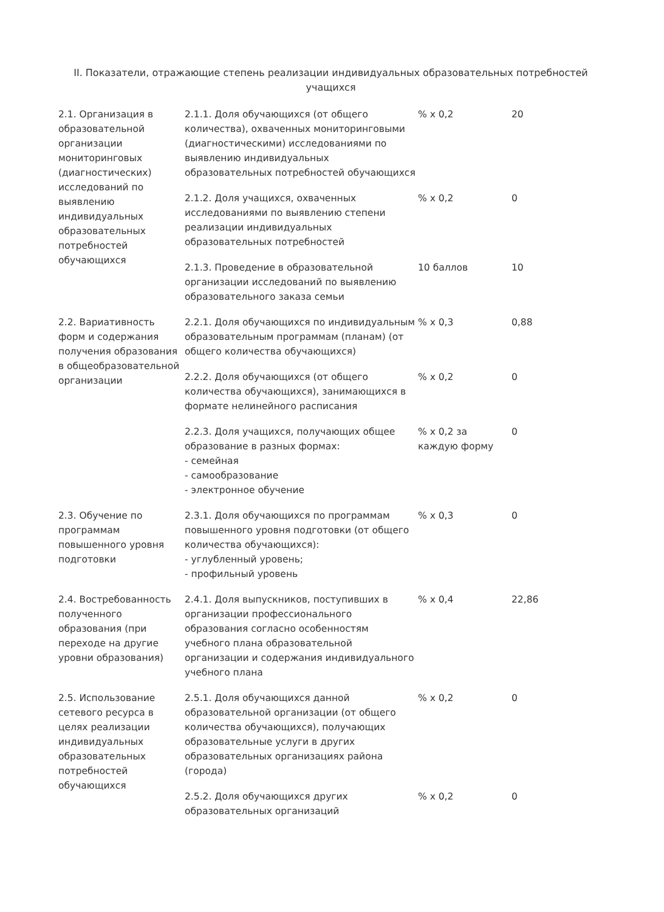II. Показатели, отражающие степень реализации индивидуальных образовательных потребностей учащихся
| 2.1. Организация в образовательной организации мониторинговых (диагностических) исследований по выявлению индивидуальных образовательных потребностей обучающихся | 2.1.1. Доля обучающихся (от общего количества), охваченных мониторинговыми (диагностическими) исследованиями по выявлению индивидуальных образовательных потребностей обучающихся | % х 0,2 | 20 |
| | 2.1.2. Доля учащихся, охваченных исследованиями по выявлению степени реализации индивидуальных образовательных потребностей | % х 0,2 | 0 |
| | 2.1.3. Проведение в образовательной организации исследований по выявлению образовательного заказа семьи | 10 баллов | 10 |
| 2.2. Вариативность форм и содержания получения образования в общеобразовательной организации | 2.2.1. Доля обучающихся по индивидуальным образовательным программам (планам) (от общего количества обучающихся) | % х 0,3 | 0,88 |
| | 2.2.2. Доля обучающихся (от общего количества обучающихся), занимающихся в формате нелинейного расписания | % х 0,2 | 0 |
| | 2.2.3. Доля учащихся, получающих общее образование в разных формах: - семейная - самообразование - электронное обучение | % х 0,2 за каждую форму | 0 |
| 2.3. Обучение по программам повышенного уровня подготовки | 2.3.1. Доля обучающихся по программам повышенного уровня подготовки (от общего количества обучающихся): - углубленный уровень; - профильный уровень | % х 0,3 | 0 |
| 2.4. Востребованность полученного образования (при переходе на другие уровни образования) | 2.4.1. Доля выпускников, поступивших в организации профессионального образования согласно особенностям учебного плана образовательной организации и содержания индивидуального учебного плана | % х 0,4 | 22,86 |
| 2.5. Использование сетевого ресурса в целях реализации индивидуальных образовательных потребностей обучающихся | 2.5.1. Доля обучающихся данной образовательной организации (от общего количества обучающихся), получающих образовательные услуги в других образовательных организациях района (города) | % х 0,2 | 0 |
| | 2.5.2. Доля обучающихся других образовательных организаций | % х 0,2 | 0 |